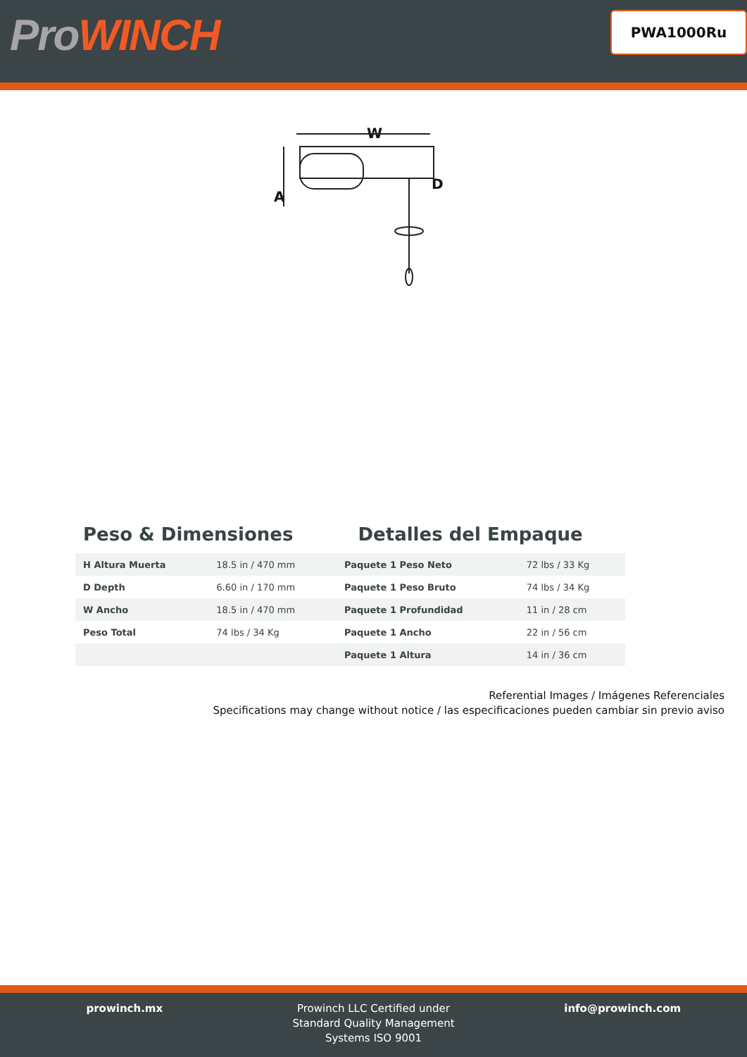ProWINCH
PWA1000Ru
W
A
D
Peso & Dimensiones Detalles del Empaque
| H Altura Muerta | 18.5 in / 470 mm | Paquete 1 Peso Neto | 72 lbs / 33 Kg |
| D Depth | 6.60 in / 170 mm | Paquete 1 Peso Bruto | 74 lbs / 34 Kg |
| W Ancho | 18.5 in / 470 mm | Paquete 1 Profundidad | 11 in / 28 cm |
| Peso Total | 74 lbs / 34 Kg | Paquete 1 Ancho | 22 in / 56 cm |
| | | Paquete 1 Altura | 14 in / 36 cm |
Referential Images / Imágenes Referenciales
Specifications may change without notice / las especificaciones pueden cambiar sin previo aviso
prowinch.mx Prowinch LLC Certified under
Standard Quality Management
Systems ISO 9001
info@prowinch.com